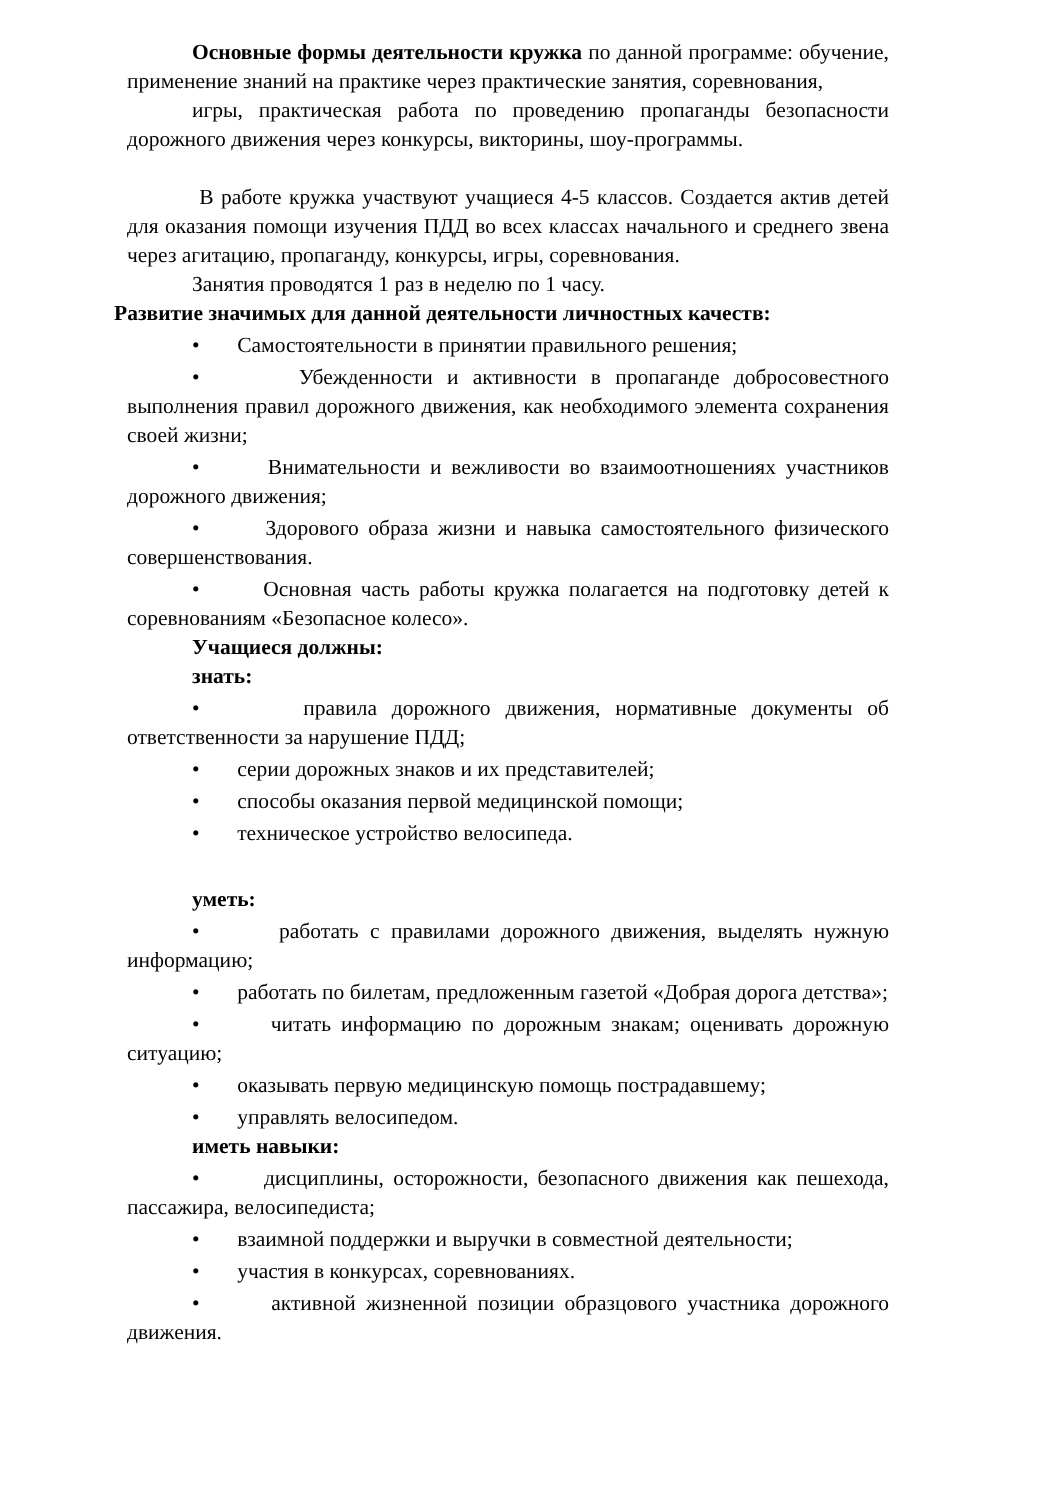Основные формы деятельности кружка по данной программе: обучение, применение знаний на практике через практические занятия, соревнования,
игры, практическая работа по проведению пропаганды безопасности дорожного движения через конкурсы, викторины, шоу-программы.
В работе кружка участвуют учащиеся 4-5 классов. Создается актив детей для оказания помощи изучения ПДД во всех классах начального и среднего звена через агитацию, пропаганду, конкурсы, игры, соревнования.
Занятия проводятся 1 раз в неделю по 1 часу.
Развитие значимых для данной деятельности личностных качеств:
• Самостоятельности в принятии правильного решения;
• Убежденности и активности в пропаганде добросовестного выполнения правил дорожного движения, как необходимого элемента сохранения своей жизни;
• Внимательности и вежливости во взаимоотношениях участников дорожного движения;
• Здорового образа жизни и навыка самостоятельного физического совершенствования.
• Основная часть работы кружка полагается на подготовку детей к соревнованиям «Безопасное колесо».
Учащиеся должны:
знать:
• правила дорожного движения, нормативные документы об ответственности за нарушение ПДД;
• серии дорожных знаков и их представителей;
• способы оказания первой медицинской помощи;
• техническое устройство велосипеда.
уметь:
• работать с правилами дорожного движения, выделять нужную информацию;
• работать по билетам, предложенным газетой «Добрая дорога детства»;
• читать информацию по дорожным знакам; оценивать дорожную ситуацию;
• оказывать первую медицинскую помощь пострадавшему;
• управлять велосипедом.
иметь навыки:
• дисциплины, осторожности, безопасного движения как пешехода, пассажира, велосипедиста;
• взаимной поддержки и выручки в совместной деятельности;
• участия в конкурсах, соревнованиях.
• активной жизненной позиции образцового участника дорожного движения.